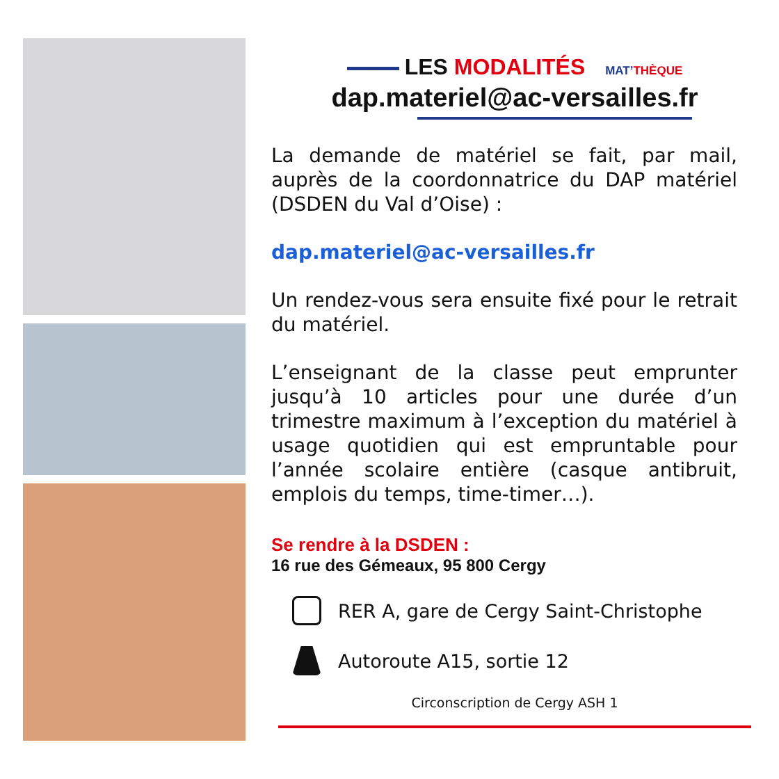LES MODALITÉS MAT’THÈQUE
dap.materiel@ac-versailles.fr
La demande de matériel se fait, par mail, auprès de la coordonnatrice du DAP matériel (DSDEN du Val d’Oise) :
dap.materiel@ac-versailles.fr
Un rendez-vous sera ensuite fixé pour le retrait du matériel.
L’enseignant de la classe peut emprunter jusqu’à 10 articles pour une durée d’un trimestre maximum à l’exception du matériel à usage quotidien qui est empruntable pour l’année scolaire entière (casque antibruit, emplois du temps, time-timer…).
Se rendre à la DSDEN :
16 rue des Gémeaux, 95 800 Cergy
RER A, gare de Cergy Saint-Christophe
Autoroute A15, sortie 12
Circonscription de Cergy ASH 1